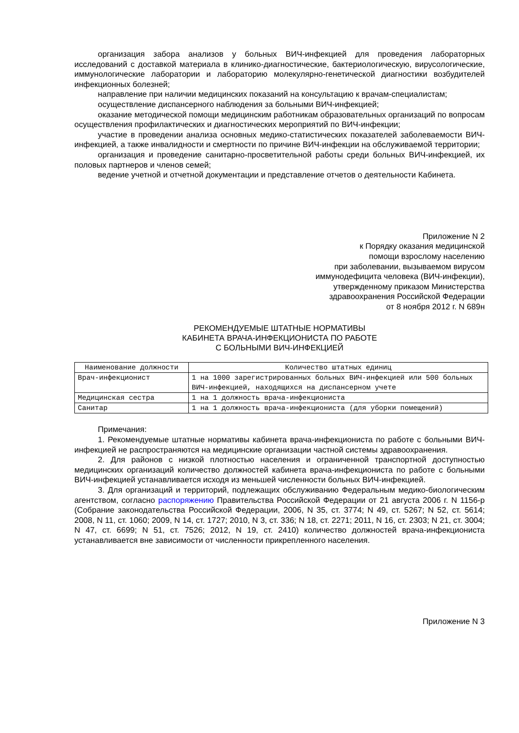организация забора анализов у больных ВИЧ-инфекцией для проведения лабораторных исследований с доставкой материала в клинико-диагностические, бактериологическую, вирусологические, иммунологические лаборатории и лабораторию молекулярно-генетической диагностики возбудителей инфекционных болезней;
направление при наличии медицинских показаний на консультацию к врачам-специалистам;
осуществление диспансерного наблюдения за больными ВИЧ-инфекцией;
оказание методической помощи медицинским работникам образовательных организаций по вопросам осуществления профилактических и диагностических мероприятий по ВИЧ-инфекции;
участие в проведении анализа основных медико-статистических показателей заболеваемости ВИЧ-инфекцией, а также инвалидности и смертности по причине ВИЧ-инфекции на обслуживаемой территории;
организация и проведение санитарно-просветительной работы среди больных ВИЧ-инфекцией, их половых партнеров и членов семей;
ведение учетной и отчетной документации и представление отчетов о деятельности Кабинета.
Приложение N 2
к Порядку оказания медицинской
помощи взрослому населению
при заболевании, вызываемом вирусом
иммунодефицита человека (ВИЧ-инфекции),
утвержденному приказом Министерства
здравоохранения Российской Федерации
от 8 ноября 2012 г. N 689н
РЕКОМЕНДУЕМЫЕ ШТАТНЫЕ НОРМАТИВЫ
КАБИНЕТА ВРАЧА-ИНФЕКЦИОНИСТА ПО РАБОТЕ
С БОЛЬНЫМИ ВИЧ-ИНФЕКЦИЕЙ
| Наименование должности | Количество штатных единиц |
| --- | --- |
| Врач-инфекционист | 1 на 1000 зарегистрированных больных ВИЧ-инфекцией или 500 больных ВИЧ-инфекцией, находящихся на диспансерном учете |
| Медицинская сестра | 1 на 1 должность врача-инфекциониста |
| Санитар | 1 на 1 должность врача-инфекциониста (для уборки помещений) |
Примечания:
1. Рекомендуемые штатные нормативы кабинета врача-инфекциониста по работе с больными ВИЧ-инфекцией не распространяются на медицинские организации частной системы здравоохранения.
2. Для районов с низкой плотностью населения и ограниченной транспортной доступностью медицинских организаций количество должностей кабинета врача-инфекциониста по работе с больными ВИЧ-инфекцией устанавливается исходя из меньшей численности больных ВИЧ-инфекцией.
3. Для организаций и территорий, подлежащих обслуживанию Федеральным медико-биологическим агентством, согласно распоряжению Правительства Российской Федерации от 21 августа 2006 г. N 1156-р (Собрание законодательства Российской Федерации, 2006, N 35, ст. 3774; N 49, ст. 5267; N 52, ст. 5614; 2008, N 11, ст. 1060; 2009, N 14, ст. 1727; 2010, N 3, ст. 336; N 18, ст. 2271; 2011, N 16, ст. 2303; N 21, ст. 3004; N 47, ст. 6699; N 51, ст. 7526; 2012, N 19, ст. 2410) количество должностей врача-инфекциониста устанавливается вне зависимости от численности прикрепленного населения.
Приложение N 3